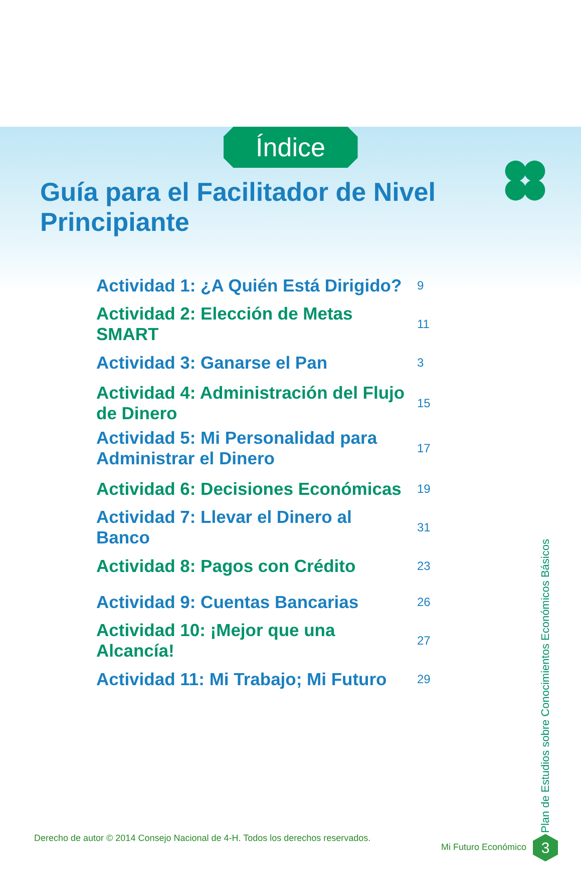Índice
Guía para el Facilitador de Nivel Principiante
| Actividad 1: ¿A Quién Está Dirigido? | 9 |
| Actividad 2: Elección de Metas SMART | 11 |
| Actividad 3: Ganarse el Pan | 3 |
| Actividad 4: Administración del Flujo de Dinero | 15 |
| Actividad 5: Mi Personalidad para Administrar el Dinero | 17 |
| Actividad 6: Decisiones Económicas | 19 |
| Actividad 7: Llevar el Dinero al Banco | 31 |
| Actividad 8: Pagos con Crédito | 23 |
| Actividad 9: Cuentas Bancarias | 26 |
| Actividad 10: ¡Mejor que una Alcancía! | 27 |
| Actividad 11: Mi Trabajo; Mi Futuro | 29 |
Plan de Estudios sobre Conocimientos Económicos Básicos
Derecho de autor © 2014 Consejo Nacional de 4-H. Todos los derechos reservados.
Mi Futuro Económico 3